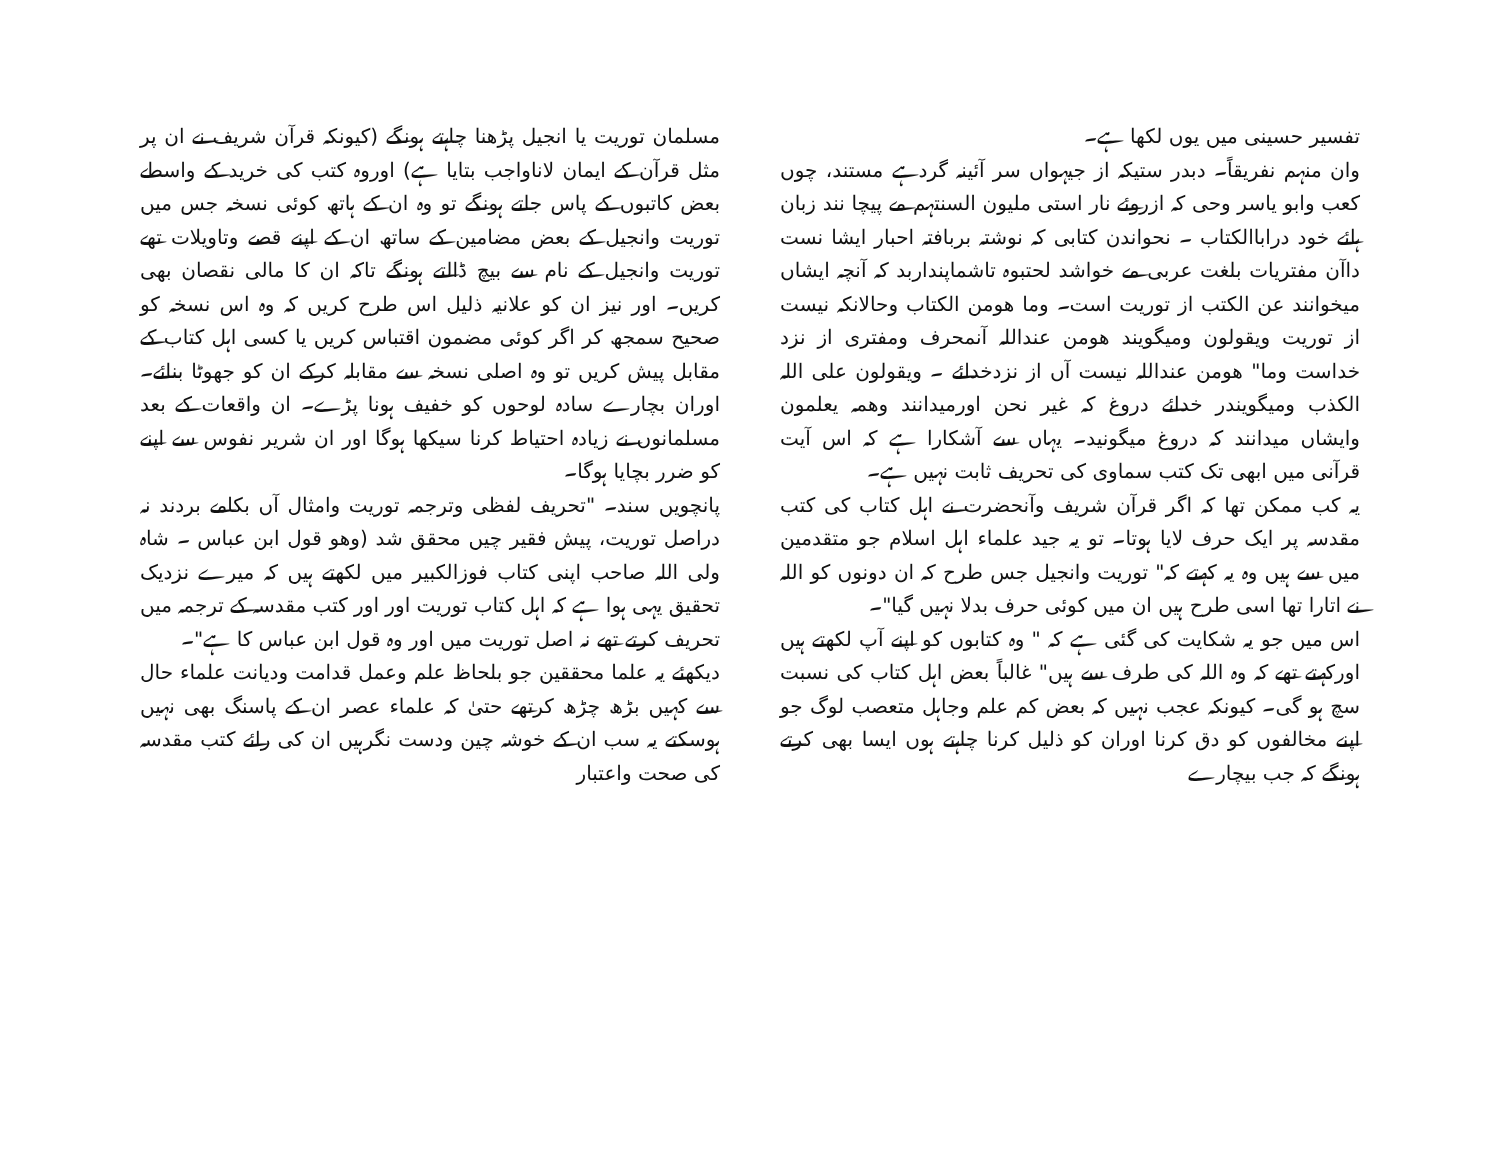تفسیر حسینی میں یوں لکھا ہے۔
وان منہم نفریقاً۔ دبدر ستیکہ از جیہواں سر آئینہ گردہے مستند، چوں کعب وابو یاسر وحی کہ ازروئے نار استی ملیون السنتہم مے پیچا نند زبان ہائے خود دراباالکتاب ۔ نحواندن کتابی کہ نوشتہ بربافتہ احبار ایشا نست داآن مفتریات بلغت عربی مے خواشد لحتبوہ تاشماپنداربد کہ آنچہ ایشاں میخوانند عن الکتب از توریت است۔ وما ھومن الکتاب وحالانکہ نیست از توریت ویقولون ومیگویند ھومن عنداللہ آنمحرف ومفتری از نزد خداست وما" ھومن عنداللہ نیست آں از نزدخدائے ۔ ویقولون علی اللہ الکذب ومیگویندر خدائے دروغ کہ غیر نحن اورمیدانند وھمہ یعلمون وایشاں میدانند کہ دروغ میگونید۔ یہاں سے آشکارا ہے کہ اس آیت قرآنی میں ابھی تک کتب سماوی کی تحریف ثابت نہیں ہے۔
یہ کب ممکن تھا کہ اگر قرآن شریف وآنحضرت نے اہل کتاب کی کتب مقدسہ پر ایک حرف لایا ہوتا۔ تو یہ جید علماء اہل اسلام جو متقدمین میں سے ہیں وہ یہ کہتے کہ" توریت وانجیل جس طرح کہ ان دونوں کو اللہ نے اتارا تھا اسی طرح ہیں ان میں کوئی حرف بدلا نہیں گیا"۔
اس میں جو یہ شکایت کی گئی ہے کہ " وہ کتابوں کو اپنے آپ لکھتے ہیں اورکہتے تھے کہ وہ اللہ کی طرف سے ہیں" غالباً بعض اہل کتاب کی نسبت سچ ہو گی۔ کیونکہ عجب نہیں کہ بعض کم علم وجاہل متعصب لوگ جو اپنے مخالفوں کو دق کرنا اوران کو ذلیل کرنا چاہتے ہوں ایسا بھی کرتے ہونگے کہ جب بیچارے
مسلمان توریت یا انجیل پڑھنا چاہتے ہونگے (کیونکہ قرآن شریف نے ان پر مثل قرآن کے ایمان لاناواجب بتایا ہے) اوروہ کتب کی خرید کے واسطے بعض کاتبوں کے پاس جاتے ہونگے تو وہ ان کے ہاتھ کوئی نسخہ جس میں توریت وانجیل کے بعض مضامین کے ساتھ ان کے اپنے قصے وتاویلات تھے توریت وانجیل کے نام سے بیچ ڈالتے ہونگے تاکہ ان کا مالی نقصان بھی کریں۔ اور نیز ان کو علانیہ ذلیل اس طرح کریں کہ وہ اس نسخہ کو صحیح سمجھ کر اگر کوئی مضمون اقتباس کریں یا کسی اہل کتاب کے مقابل پیش کریں تو وہ اصلی نسخہ سے مقابلہ کرکے ان کو جھوٹا بنائے۔ اوران بچارے سادہ لوحوں کو خفیف ہونا پڑے۔ ان واقعات کے بعد مسلمانوں نے زیادہ احتیاط کرنا سیکھا ہوگا اور ان شریر نفوس سے اپنے کو ضرر بچایا ہوگا۔
پانچویں سند۔ "تحریف لفظی وترجمہ توریت وامثال آں بکامے بردند نہ دراصل توریت، پیش فقیر چیں محقق شد (وھو قول ابن عباس ۔ شاہ ولی اللہ صاحب اپنی کتاب فوزالکبیر میں لکھتے ہیں کہ میرے نزدیک تحقیق یہی ہوا ہے کہ اہل کتاب توریت اور اور کتب مقدسہ کے ترجمہ میں تحریف کرتے تھے نہ اصل توریت میں اور وہ قول ابن عباس کا ہے"۔
دیکھئے یہ علما محققین جو بلحاظ علم وعمل قدامت ودیانت علماء حال سے کہیں بڑھ چڑھ کرتھے حتیٰ کہ علماء عصر ان کے پاسنگ بھی نہیں ہوسکتے یہ سب ان کے خوشہ چین ودست نگرہیں ان کی رائے کتب مقدسہ کی صحت واعتبار